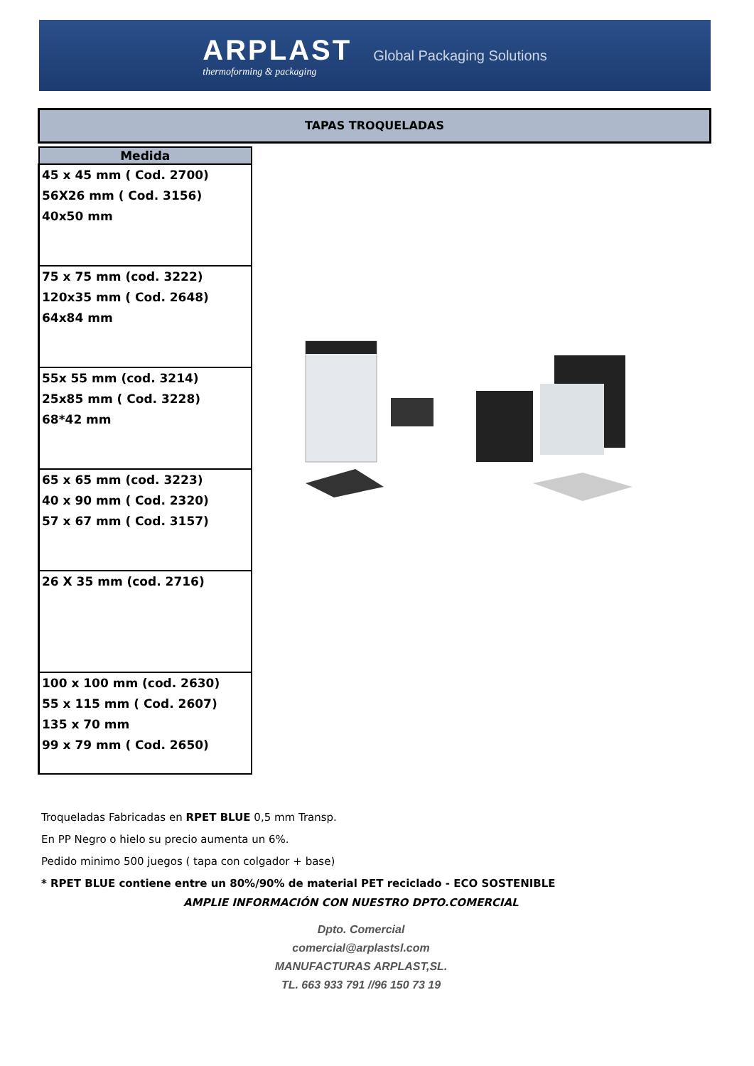ARPLAST
thermoforming & packaging
Global Packaging Solutions
TAPAS TROQUELADAS
| Medida |
| --- |
| 45 x 45 mm ( Cod. 2700) 56X26 mm ( Cod. 3156) 40x50 mm |
| 75 x 75 mm (cod. 3222) 120x35 mm ( Cod. 2648) 64x84 mm |
| 55x 55 mm (cod. 3214) 25x85 mm ( Cod. 3228) 68*42 mm |
| 65 x 65 mm (cod. 3223) 40 x 90 mm ( Cod. 2320) 57 x 67 mm ( Cod. 3157) |
| 26 X 35 mm (cod. 2716) |
| 100 x 100 mm (cod. 2630) 55 x 115 mm ( Cod. 2607) 135 x 70 mm 99 x 79 mm ( Cod. 2650) |
Troqueladas Fabricadas en RPET BLUE 0,5 mm Transp.
En PP Negro o hielo su precio aumenta un 6%.
Pedido minimo 500 juegos ( tapa con colgador + base)
* RPET BLUE contiene entre un 80%/90% de material PET reciclado - ECO SOSTENIBLE
AMPLIE INFORMACIÓN CON NUESTRO DPTO.COMERCIAL
Dpto. Comercial
comercial@arplastsl.com
MANUFACTURAS ARPLAST,SL.
TL. 663 933 791 //96 150 73 19